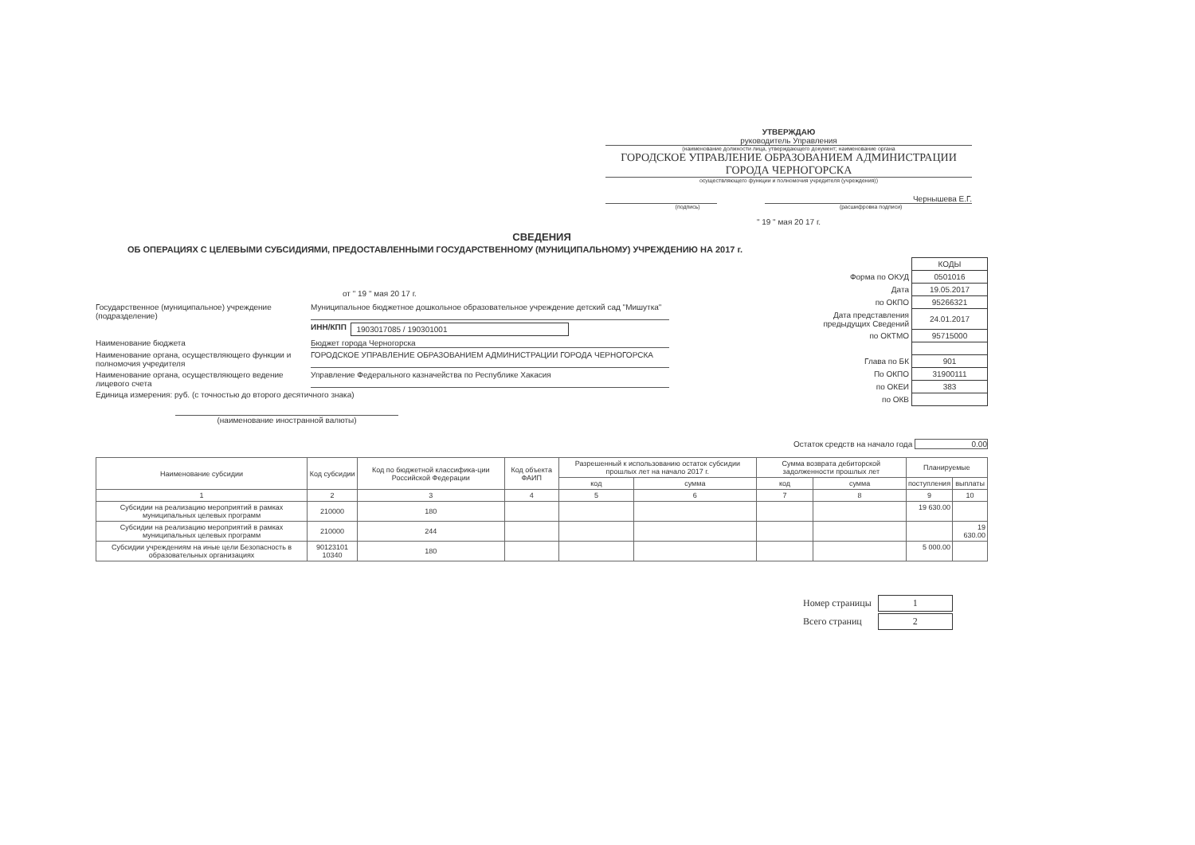УТВЕРЖДАЮ
руководитель Управления
(наименование должности лица, утверждающего документ; наименование органа
ГОРОДСКОЕ УПРАВЛЕНИЕ ОБРАЗОВАНИЕМ АДМИНИСТРАЦИИ ГОРОДА ЧЕРНОГОРСКА
осуществляющего функции и полномочия учредителя (учреждения))
Чернышева Е.Г.
(подпись) (расшифровка подписи)
" 19 " мая 20 17 г.
СВЕДЕНИЯ
ОБ ОПЕРАЦИЯХ С ЦЕЛЕВЫМИ СУБСИДИЯМИ, ПРЕДОСТАВЛЕННЫМИ ГОСУДАРСТВЕННОМУ (МУНИЦИПАЛЬНОМУ) УЧРЕЖДЕНИЮ НА 2017 г.
от " 19 " мая 20 17 г.
Государственное (муниципальное) учреждение (подразделение) Муниципальное бюджетное дошкольное образовательное учреждение детский сад "Мишутка"
ИНН/КПП 1903017085 / 190301001
Наименование бюджета Бюджет города Черногорска
Наименование органа, осуществляющего функции и полномочия учредителя ГОРОДСКОЕ УПРАВЛЕНИЕ ОБРАЗОВАНИЕМ АДМИНИСТРАЦИИ ГОРОДА ЧЕРНОГОРСКА
Наименование органа, осуществляющего ведение лицевого счета Управление Федерального казначейства по Республике Хакасия
Единица измерения: руб. (с точностью до второго десятичного знака)
(наименование иностранной валюты)
| | КОДЫ |
| Форма по ОКУД | 0501016 |
| Дата | 19.05.2017 |
| по ОКПО | 95266321 |
| Дата представления предыдущих Сведений | 24.01.2017 |
| по ОКТМО | 95715000 |
| Глава по БК | 901 |
| По ОКПО | 31900111 |
| по ОКЕИ | 383 |
| по ОКВ | |
Остаток средств на начало года 0.00
| Наименование субсидии | Код субсидии | Код по бюджетной классифика-ции Российской Федерации | Код объекта ФАИП | Разрешенный к использованию остаток субсидии прошлых лет на начало 2017 г. | | Сумма возврата дебиторской задолженности прошлых лет | | Планируемые | |
| --- | --- | --- | --- | --- | --- | --- | --- | --- | --- |
| | | | | код | сумма | код | сумма | поступления | выплаты |
| 1 | 2 | 3 | 4 | 5 | 6 | 7 | 8 | 9 | 10 |
| Субсидии на реализацию мероприятий в рамках муниципальных целевых программ | 210000 | 180 | | | | | | 19 630.00 | |
| Субсидии на реализацию мероприятий в рамках муниципальных целевых программ | 210000 | 244 | | | | | | | 19 630.00 |
| Субсидии учреждениям на иные цели Безопасность в образовательных организациях | 90123101 10340 | 180 | | | | | | 5 000.00 | |
| Номер страницы | 1 |
| Всего страниц | 2 |